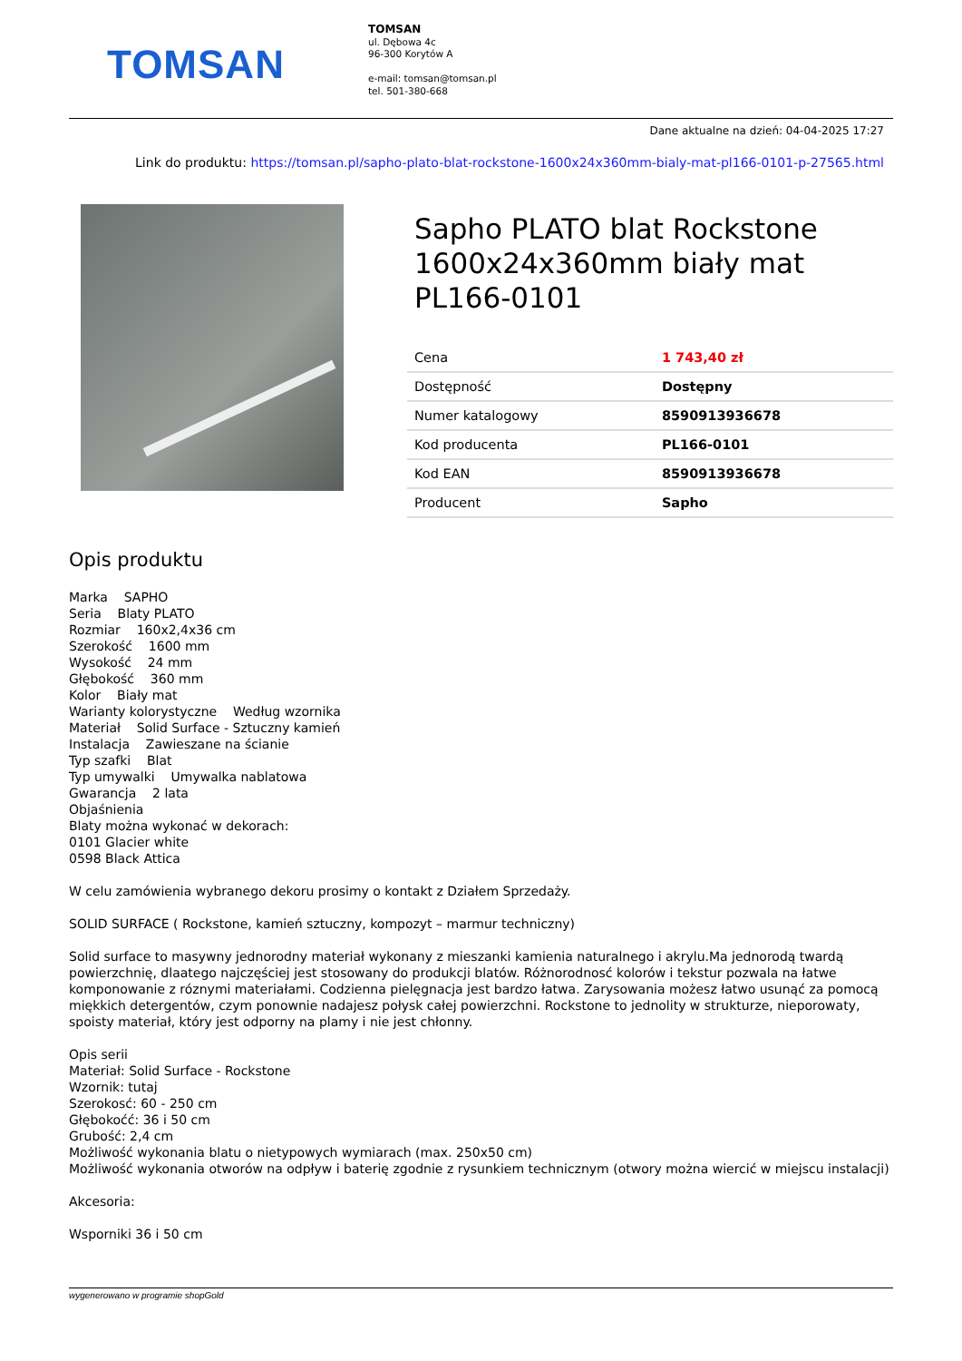TOMSAN
TOMSAN
ul. Dębowa 4c
96-300 Korytów A
e-mail: tomsan@tomsan.pl
tel. 501-380-668
Dane aktualne na dzień: 04-04-2025 17:27
Link do produktu: https://tomsan.pl/sapho-plato-blat-rockstone-1600x24x360mm-bialy-mat-pl166-0101-p-27565.html
Sapho PLATO blat Rockstone 1600x24x360mm biały mat PL166-0101
| Cena | 1 743,40 zł |
| Dostępność | Dostępny |
| Numer katalogowy | 8590913936678 |
| Kod producenta | PL166-0101 |
| Kod EAN | 8590913936678 |
| Producent | Sapho |
Opis produktu
Marka SAPHO
Seria Blaty PLATO
Rozmiar 160x2,4x36 cm
Szerokość 1600 mm
Wysokość 24 mm
Głębokość 360 mm
Kolor Biały mat
Warianty kolorystyczne Według wzornika
Materiał Solid Surface - Sztuczny kamień
Instalacja Zawieszane na ścianie
Typ szafki Blat
Typ umywalki Umywalka nablatowa
Gwarancja 2 lata
Objaśnienia
Blaty można wykonać w dekorach:
0101 Glacier white
0598 Black Attica
W celu zamówienia wybranego dekoru prosimy o kontakt z Działem Sprzedaży.
SOLID SURFACE ( Rockstone, kamień sztuczny, kompozyt – marmur techniczny)
Solid surface to masywny jednorodny materiał wykonany z mieszanki kamienia naturalnego i akrylu.Ma jednorodą twardą powierzchnię, dlaatego najczęściej jest stosowany do produkcji blatów. Różnorodnosć kolorów i tekstur pozwala na łatwe komponowanie z róznymi materiałami. Codzienna pielęgnacja jest bardzo łatwa. Zarysowania możesz łatwo usunąć za pomocą miękkich detergentów, czym ponownie nadajesz połysk całej powierzchni. Rockstone to jednolity w strukturze, nieporowaty, spoisty materiał, który jest odporny na plamy i nie jest chłonny.
Opis serii
Materiał: Solid Surface - Rockstone
Wzornik: tutaj
Szerokosć: 60 - 250 cm
Głębokoćć: 36 i 50 cm
Grubość: 2,4 cm
Możliwość wykonania blatu o nietypowych wymiarach (max. 250x50 cm)
Możliwość wykonania otworów na odpływ i baterię zgodnie z rysunkiem technicznym (otwory można wiercić w miejscu instalacji)
Akcesoria:
Wsporniki 36 i 50 cm
wygenerowano w programie shopGold